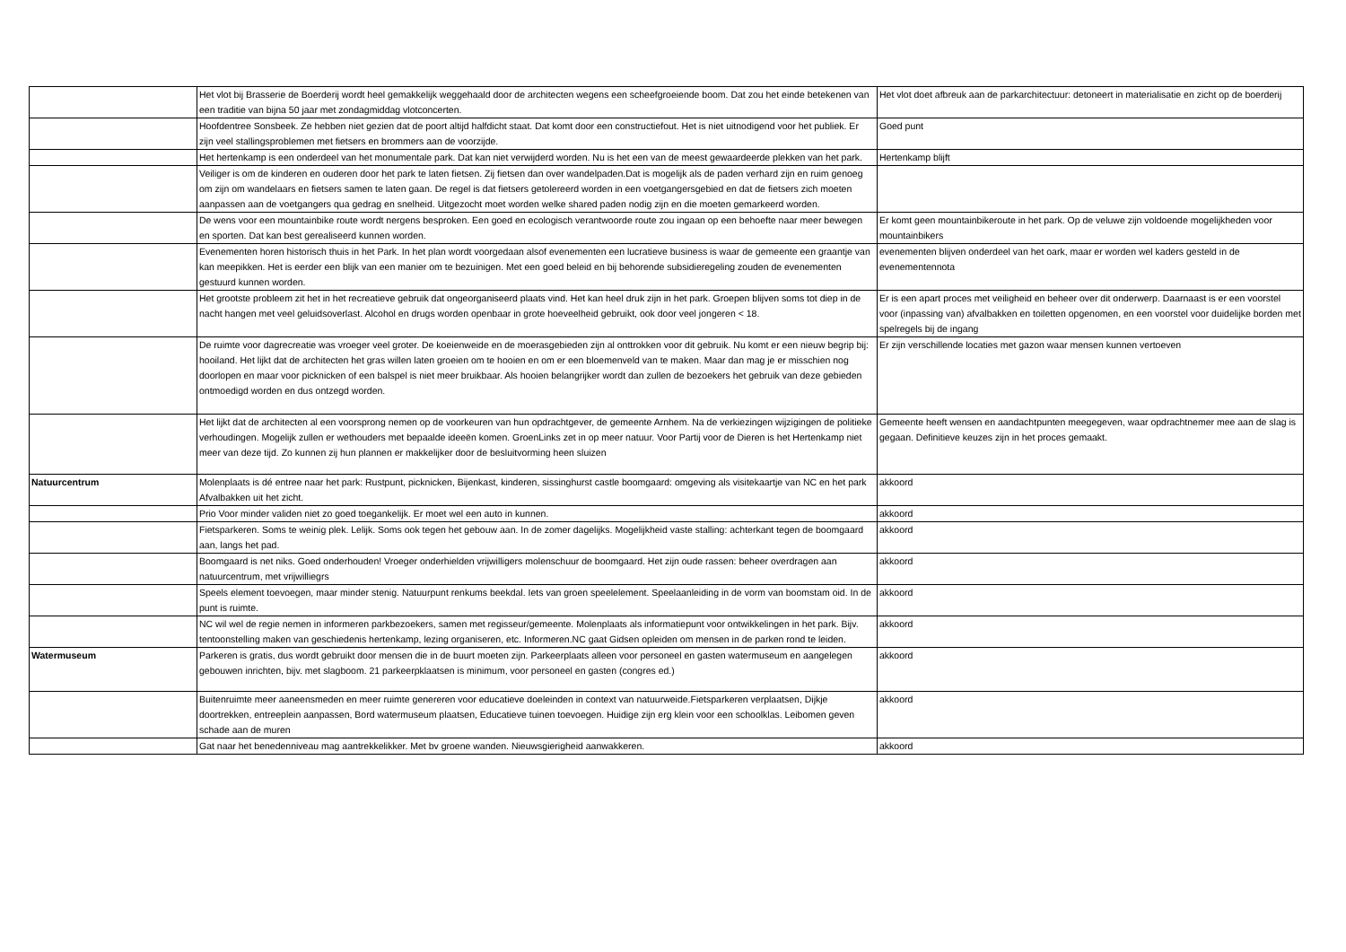| | Het vlot bij Brasserie de Boerderij wordt heel gemakkelijk weggehaald door de architecten wegens een scheefgroeiende boom. Dat zou het einde betekenen van een traditie van bijna 50 jaar met zondagmiddag vlotconcerten. | Het vlot doet afbreuk aan de parkarchitectuur: detoneert in materialisatie en zicht op de boerderij |
| | Hoofdentree Sonsbeek. Ze hebben niet gezien dat de poort altijd halfdicht staat. Dat komt door een constructiefout. Het is niet uitnodigend voor het publiek. Er zijn veel stallingsproblemen met fietsers en brommers aan de voorzijde. | Goed punt |
| | Het hertenkamp is een onderdeel van het monumentale park. Dat kan niet verwijderd worden. Nu is het een van de meest gewaardeerde plekken van het park. | Hertenkamp blijft |
| | Veiliger is om de kinderen en ouderen door het park te laten fietsen. Zij fietsen dan over wandelpaden.Dat is mogelijk als de paden verhard zijn en ruim genoeg om zijn om wandelaars en fietsers samen te laten gaan. De regel is dat fietsers getolereerd worden in een voetgangersgebied en dat de fietsers zich moeten aanpassen aan de voetgangers qua gedrag en snelheid. Uitgezocht moet worden welke shared paden nodig zijn en die moeten gemarkeerd worden. | |
| | De wens voor een mountainbike route wordt nergens besproken. Een goed en ecologisch verantwoorde route zou ingaan op een behoefte naar meer bewegen en sporten. Dat kan best gerealiseerd kunnen worden. | Er komt geen mountainbikeroute in het park. Op de veluwe zijn voldoende mogelijkheden voor mountainbikers |
| | Evenementen horen historisch thuis in het Park. In het plan wordt voorgedaan alsof evenementen een lucratieve business is waar de gemeente een graantje van kan meepikken. Het is eerder een blijk van een manier om te bezuinigen. Met een goed beleid en bij behorende subsidieregeling zouden de evenementen gestuurd kunnen worden. | evenementen blijven onderdeel van het oark, maar er worden wel kaders gesteld in de evenementennota |
| | Het grootste probleem zit het in het recreatieve gebruik dat ongeorganiseerd plaats vind. Het kan heel druk zijn in het park. Groepen blijven soms tot diep in de nacht hangen met veel geluidsoverlast. Alcohol en drugs worden openbaar in grote hoeveelheid gebruikt, ook door veel jongeren < 18. | Er is een apart proces met veiligheid en beheer over dit onderwerp. Daarnaast is er een voorstel voor (inpassing van) afvalbakken en toiletten opgenomen, en een voorstel voor duidelijke borden met spelregels bij de ingang |
| | De ruimte voor dagrecreatie was vroeger veel groter. De koeienweide en de moerasgebieden zijn al onttrokken voor dit gebruik. Nu komt er een nieuw begrip bij: hooiland. Het lijkt dat de architecten het gras willen laten groeien om te hooien en om er een bloemenveld van te maken. Maar dan mag je er misschien nog doorlopen en maar voor picknicken of een balspel is niet meer bruikbaar. Als hooien belangrijker wordt dan zullen de bezoekers het gebruik van deze gebieden ontmoedigd worden en dus ontzegd worden. | Er zijn verschillende locaties met gazon waar mensen kunnen vertoeven |
| | Het lijkt dat de architecten al een voorsprong nemen op de voorkeuren van hun opdrachtgever, de gemeente Arnhem. Na de verkiezingen wijzigingen de politieke verhoudingen. Mogelijk zullen er wethouders met bepaalde ideeën komen. GroenLinks zet in op meer natuur. Voor Partij voor de Dieren is het Hertenkamp niet meer van deze tijd. Zo kunnen zij hun plannen er makkelijker door de besluitvorming heen sluizen | Gemeente heeft wensen en aandachtpunten meegegeven, waar opdrachtnemer mee aan de slag is gegaan. Definitieve keuzes zijn in het proces gemaakt. |
| Natuurcentrum | Molenplaats is dé entree naar het park: Rustpunt, picknicken, Bijenkast, kinderen, sissinghurst castle boomgaard: omgeving als visitekaartje van NC en het park Afvalbakken uit het zicht. | akkoord |
| | Prio Voor minder validen niet zo goed toegankelijk. Er moet wel een auto in kunnen. | akkoord |
| | Fietsparkeren. Soms te weinig plek. Lelijk. Soms ook tegen het gebouw aan. In de zomer dagelijks. Mogelijkheid vaste stalling: achterkant tegen de boomgaard aan, langs het pad. | akkoord |
| | Boomgaard is net niks. Goed onderhouden! Vroeger onderhielden vrijwilligers molenschuur de boomgaard. Het zijn oude rassen: beheer overdragen aan natuurcentrum, met vrijwilliegrs | akkoord |
| | Speels element toevoegen, maar minder stenig. Natuurpunt renkums beekdal. Iets van groen speelelement. Speelaanleiding in de vorm van boomstam oid. In de punt is ruimte. | akkoord |
| | NC wil wel de regie nemen in informeren parkbezoekers, samen met regisseur/gemeente. Molenplaats als informatiepunt voor ontwikkelingen in het park. Bijv. tentoonstelling maken van geschiedenis hertenkamp, lezing organiseren, etc. Informeren.NC gaat Gidsen opleiden om mensen in de parken rond te leiden. | akkoord |
| Watermuseum | Parkeren is gratis, dus wordt gebruikt door mensen die in de buurt moeten zijn. Parkeerplaats alleen voor personeel en gasten watermuseum en aangelegen gebouwen inrichten, bijv. met slagboom. 21 parkeerpklaatsen is minimum, voor personeel en gasten (congres ed.) | akkoord |
| | Buitenruimte meer aaneensmeden en meer ruimte genereren voor educatieve doeleinden in context van natuurweide.Fietsparkeren verplaatsen, Dijkje doortrekken, entreeplein aanpassen, Bord watermuseum plaatsen, Educatieve tuinen toevoegen. Huidige zijn erg klein voor een schoolklas. Leibomen geven schade aan de muren | akkoord |
| | Gat naar het benedenniveau mag aantrekkelikker. Met bv groene wanden. Nieuwsgierigheid aanwakkeren. | akkoord |